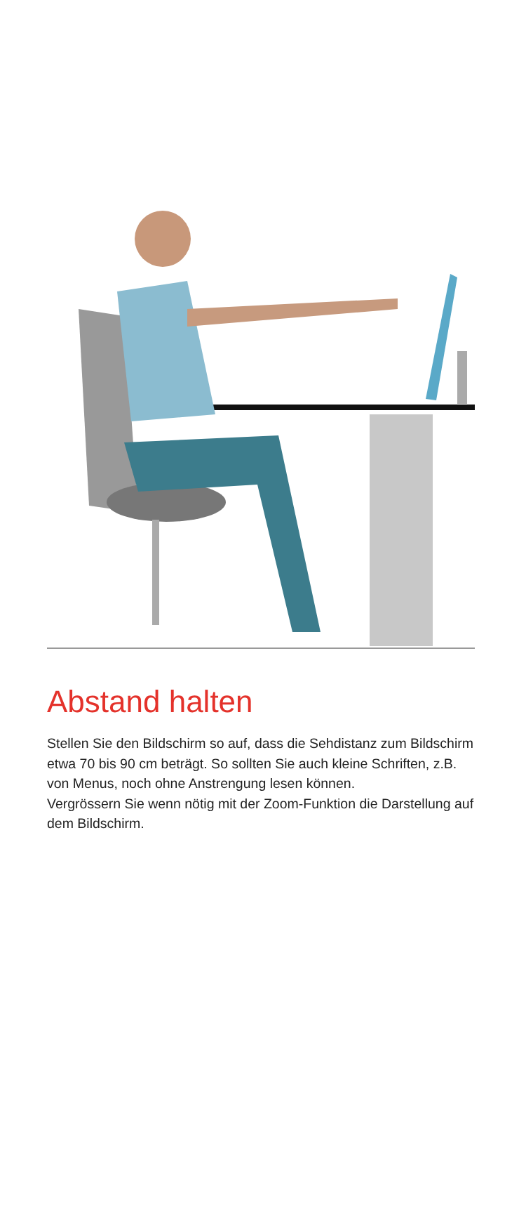Abstand halten
Stellen Sie den Bildschirm so auf, dass die Sehdistanz zum Bildschirm etwa 70 bis 90 cm beträgt. So sollten Sie auch kleine Schriften, z.B. von Menus, noch ohne Anstrengung lesen können.
Vergrössern Sie wenn nötig mit der Zoom-Funktion die Darstellung auf dem Bildschirm.